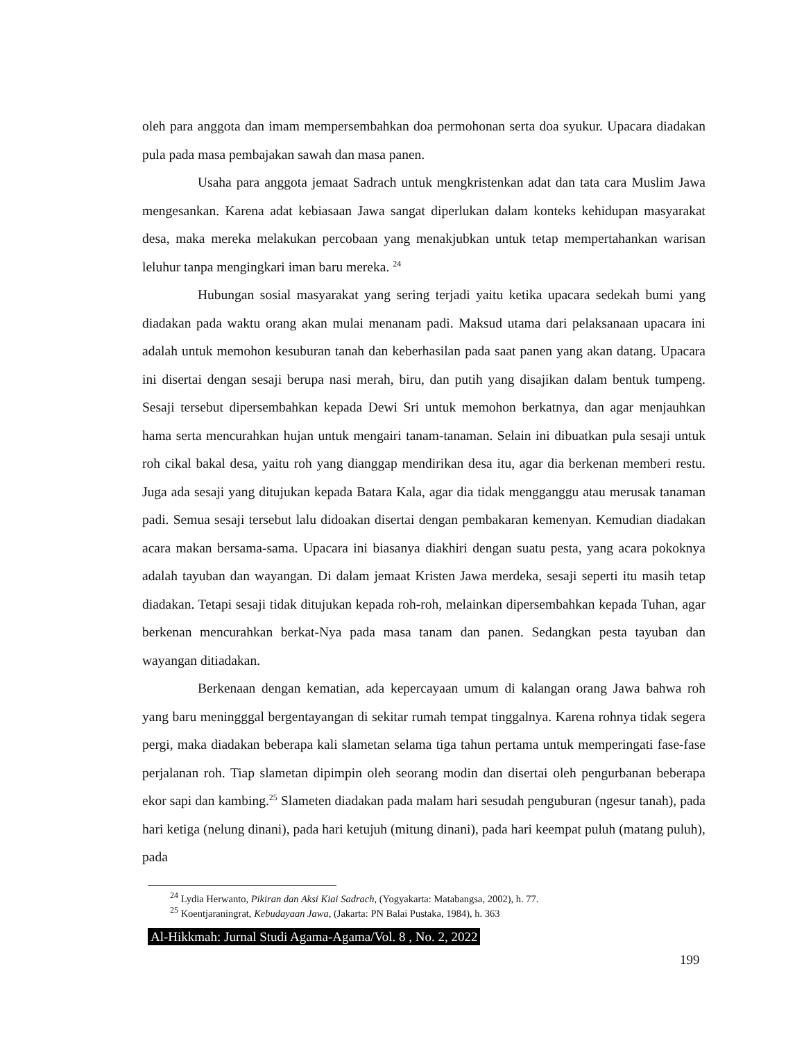oleh para anggota dan imam mempersembahkan doa permohonan serta doa syukur. Upacara diadakan pula pada masa pembajakan sawah dan masa panen.
Usaha para anggota jemaat Sadrach untuk mengkristenkan adat dan tata cara Muslim Jawa mengesankan. Karena adat kebiasaan Jawa sangat diperlukan dalam konteks kehidupan masyarakat desa, maka mereka melakukan percobaan yang menakjubkan untuk tetap mempertahankan warisan leluhur tanpa mengingkari iman baru mereka. <sup>24</sup>
Hubungan sosial masyarakat yang sering terjadi yaitu ketika upacara sedekah bumi yang diadakan pada waktu orang akan mulai menanam padi. Maksud utama dari pelaksanaan upacara ini adalah untuk memohon kesuburan tanah dan keberhasilan pada saat panen yang akan datang. Upacara ini disertai dengan sesaji berupa nasi merah, biru, dan putih yang disajikan dalam bentuk tumpeng. Sesaji tersebut dipersembahkan kepada Dewi Sri untuk memohon berkatnya, dan agar menjauhkan hama serta mencurahkan hujan untuk mengairi tanam-tanaman. Selain ini dibuatkan pula sesaji untuk roh cikal bakal desa, yaitu roh yang dianggap mendirikan desa itu, agar dia berkenan memberi restu. Juga ada sesaji yang ditujukan kepada Batara Kala, agar dia tidak mengganggu atau merusak tanaman padi. Semua sesaji tersebut lalu didoakan disertai dengan pembakaran kemenyan. Kemudian diadakan acara makan bersama-sama. Upacara ini biasanya diakhiri dengan suatu pesta, yang acara pokoknya adalah tayuban dan wayangan. Di dalam jemaat Kristen Jawa merdeka, sesaji seperti itu masih tetap diadakan. Tetapi sesaji tidak ditujukan kepada roh-roh, melainkan dipersembahkan kepada Tuhan, agar berkenan mencurahkan berkat-Nya pada masa tanam dan panen. Sedangkan pesta tayuban dan wayangan ditiadakan.
Berkenaan dengan kematian, ada kepercayaan umum di kalangan orang Jawa bahwa roh yang baru meningggal bergentayangan di sekitar rumah tempat tinggalnya. Karena rohnya tidak segera pergi, maka diadakan beberapa kali slametan selama tiga tahun pertama untuk memperingati fase-fase perjalanan roh. Tiap slametan dipimpin oleh seorang modin dan disertai oleh pengurbanan beberapa ekor sapi dan kambing.<sup>25</sup> Slameten diadakan pada malam hari sesudah penguburan (ngesur tanah), pada hari ketiga (nelung dinani), pada hari ketujuh (mitung dinani), pada hari keempat puluh (matang puluh), pada
<sup>24</sup> Lydia Herwanto, Pikiran dan Aksi Kiai Sadrach, (Yogyakarta: Matabangsa, 2002), h. 77.
<sup>25</sup> Koentjaraningrat, Kebudayaan Jawa, (Jakarta: PN Balai Pustaka, 1984), h. 363
Al-Hikkmah: Jurnal Studi Agama-Agama/Vol. 8 , No. 2, 2022
199